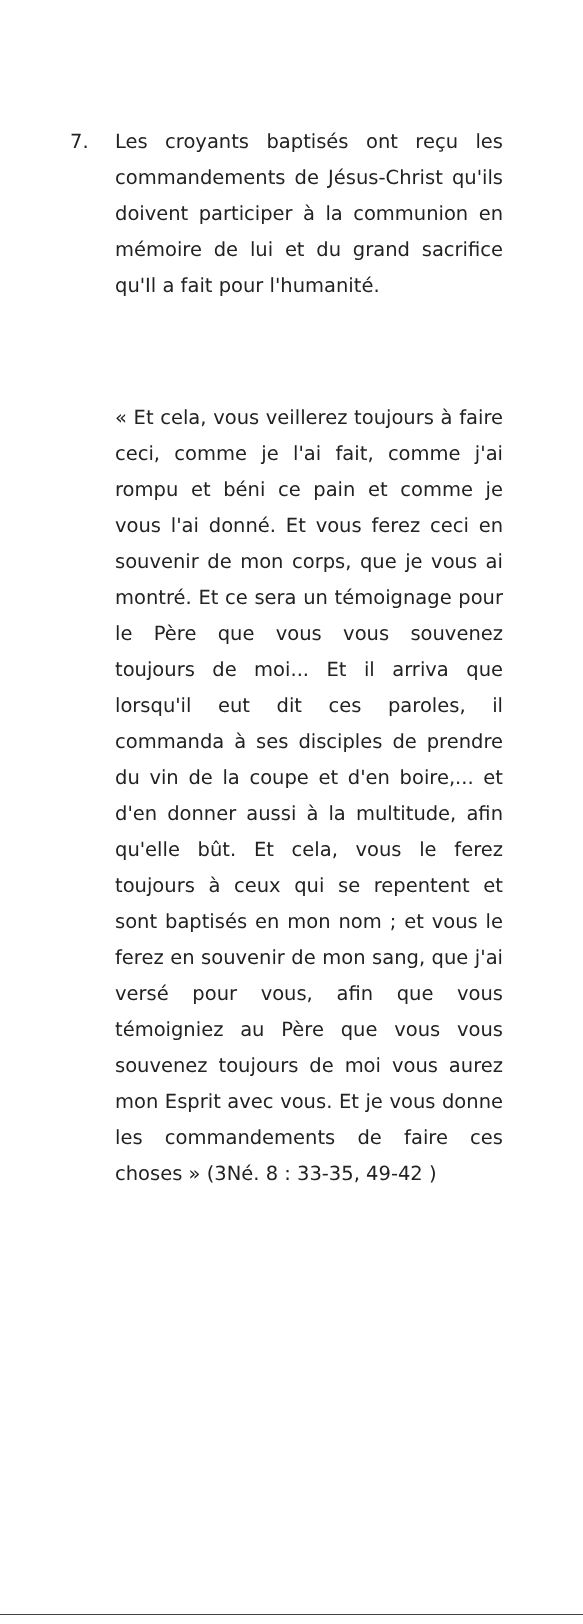7. Les croyants baptisés ont reçu les commandements de Jésus-Christ qu'ils doivent participer à la communion en mémoire de lui et du grand sacrifice qu'Il a fait pour l'humanité.
« Et cela, vous veillerez toujours à faire ceci, comme je l'ai fait, comme j'ai rompu et béni ce pain et comme je vous l'ai donné. Et vous ferez ceci en souvenir de mon corps, que je vous ai montré. Et ce sera un témoignage pour le Père que vous vous souvenez toujours de moi... Et il arriva que lorsqu'il eut dit ces paroles, il commanda à ses disciples de prendre du vin de la coupe et d'en boire,... et d'en donner aussi à la multitude, afin qu'elle bût. Et cela, vous le ferez toujours à ceux qui se repentent et sont baptisés en mon nom ; et vous le ferez en souvenir de mon sang, que j'ai versé pour vous, afin que vous témoigniez au Père que vous vous souvenez toujours de moi vous aurez mon Esprit avec vous. Et je vous donne les commandements de faire ces choses » (3Né. 8 : 33-35, 49-42 )